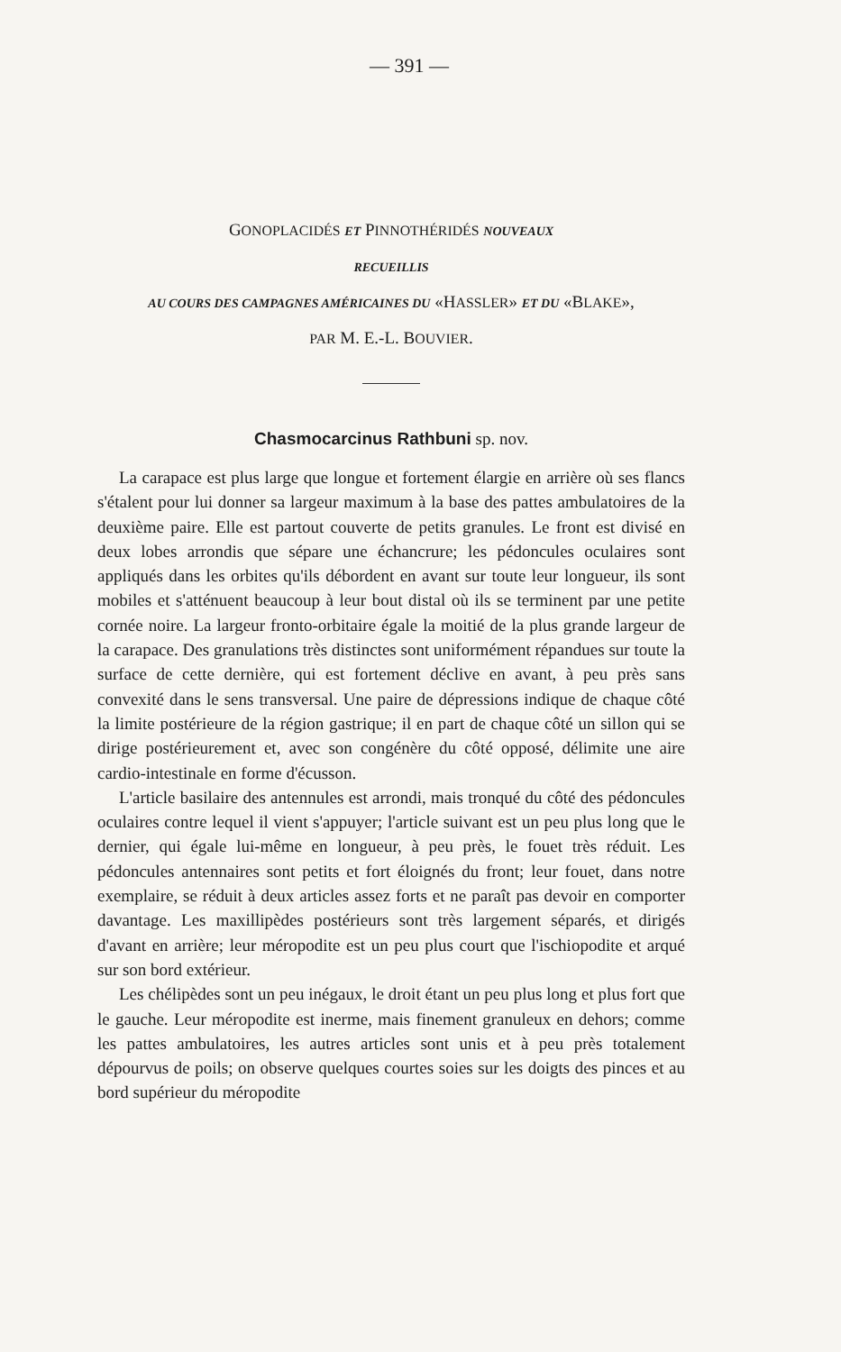— 391 —
GONOPLACIDÉS ET PINNOTHÉRIDÉS NOUVEAUX
RECUEILLIS
AU COURS DES CAMPAGNES AMÉRICAINES DU «HASSLER» ET DU «BLAKE»,
PAR M. E.-L. BOUVIER.
Chasmocarcinus Rathbuni sp. nov.
La carapace est plus large que longue et fortement élargie en arrière où ses flancs s'étalent pour lui donner sa largeur maximum à la base des pattes ambulatoires de la deuxième paire. Elle est partout couverte de petits granules. Le front est divisé en deux lobes arrondis que sépare une échancrure; les pédoncules oculaires sont appliqués dans les orbites qu'ils débordent en avant sur toute leur longueur, ils sont mobiles et s'atténuent beaucoup à leur bout distal où ils se terminent par une petite cornée noire. La largeur fronto-orbitaire égale la moitié de la plus grande largeur de la carapace. Des granulations très distinctes sont uniformément répandues sur toute la surface de cette dernière, qui est fortement déclive en avant, à peu près sans convexité dans le sens transversal. Une paire de dépressions indique de chaque côté la limite postérieure de la région gastrique; il en part de chaque côté un sillon qui se dirige postérieurement et, avec son congénère du côté opposé, délimite une aire cardio-intestinale en forme d'écusson.
L'article basilaire des antennules est arrondi, mais tronqué du côté des pédoncules oculaires contre lequel il vient s'appuyer; l'article suivant est un peu plus long que le dernier, qui égale lui-même en longueur, à peu près, le fouet très réduit. Les pédoncules antennaires sont petits et fort éloignés du front; leur fouet, dans notre exemplaire, se réduit à deux articles assez forts et ne paraît pas devoir en comporter davantage. Les maxillipèdes postérieurs sont très largement séparés, et dirigés d'avant en arrière; leur méropodite est un peu plus court que l'ischiopodite et arqué sur son bord extérieur.
Les chélipèdes sont un peu inégaux, le droit étant un peu plus long et plus fort que le gauche. Leur méropodite est inerme, mais finement granuleux en dehors; comme les pattes ambulatoires, les autres articles sont unis et à peu près totalement dépourvus de poils; on observe quelques courtes soies sur les doigts des pinces et au bord supérieur du méropodite